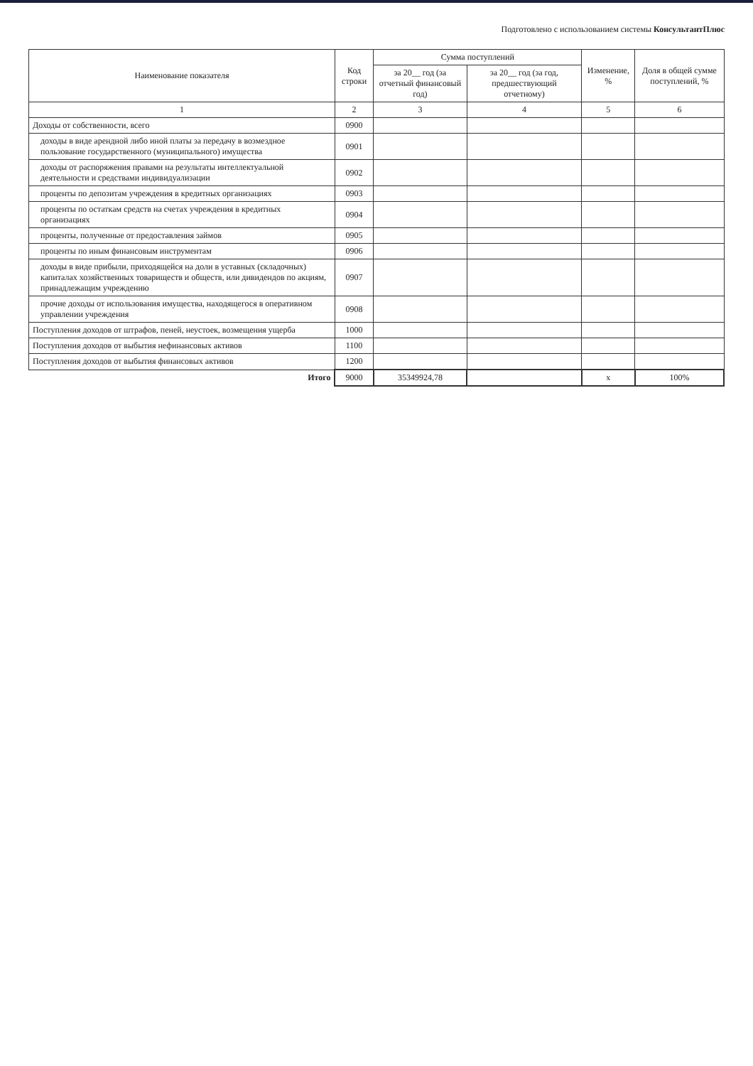Подготовлено с использованием системы КонсультантПлюс
| Наименование показателя | Код строки | Сумма поступлений | | Изменение, % | Доля в общей сумме поступлений, % |
| --- | --- | --- | --- | --- | --- |
| | | за 20__ год (за отчетный финансовый год) | за 20__ год (за год, предшествующий отчетному) | | |
| 1 | 2 | 3 | 4 | 5 | 6 |
| Доходы от собственности, всего | 0900 | | | | |
| доходы в виде арендной либо иной платы за передачу в возмездное пользование государственного (муниципального) имущества | 0901 | | | | |
| доходы от распоряжения правами на результаты интеллектуальной деятельности и средствами индивидуализации | 0902 | | | | |
| проценты по депозитам учреждения в кредитных организациях | 0903 | | | | |
| проценты по остаткам средств на счетах учреждения в кредитных организациях | 0904 | | | | |
| проценты, полученные от предоставления займов | 0905 | | | | |
| проценты по иным финансовым инструментам | 0906 | | | | |
| доходы в виде прибыли, приходящейся на доли в уставных (складочных) капиталах хозяйственных товариществ и обществ, или дивидендов по акциям, принадлежащим учреждению | 0907 | | | | |
| прочие доходы от использования имущества, находящегося в оперативном управлении учреждения | 0908 | | | | |
| Поступления доходов от штрафов, пеней, неустоек, возмещения ущерба | 1000 | | | | |
| Поступления доходов от выбытия нефинансовых активов | 1100 | | | | |
| Поступления доходов от выбытия финансовых активов | 1200 | | | | |
| Итого | 9000 | 35349924,78 | | x | 100% |